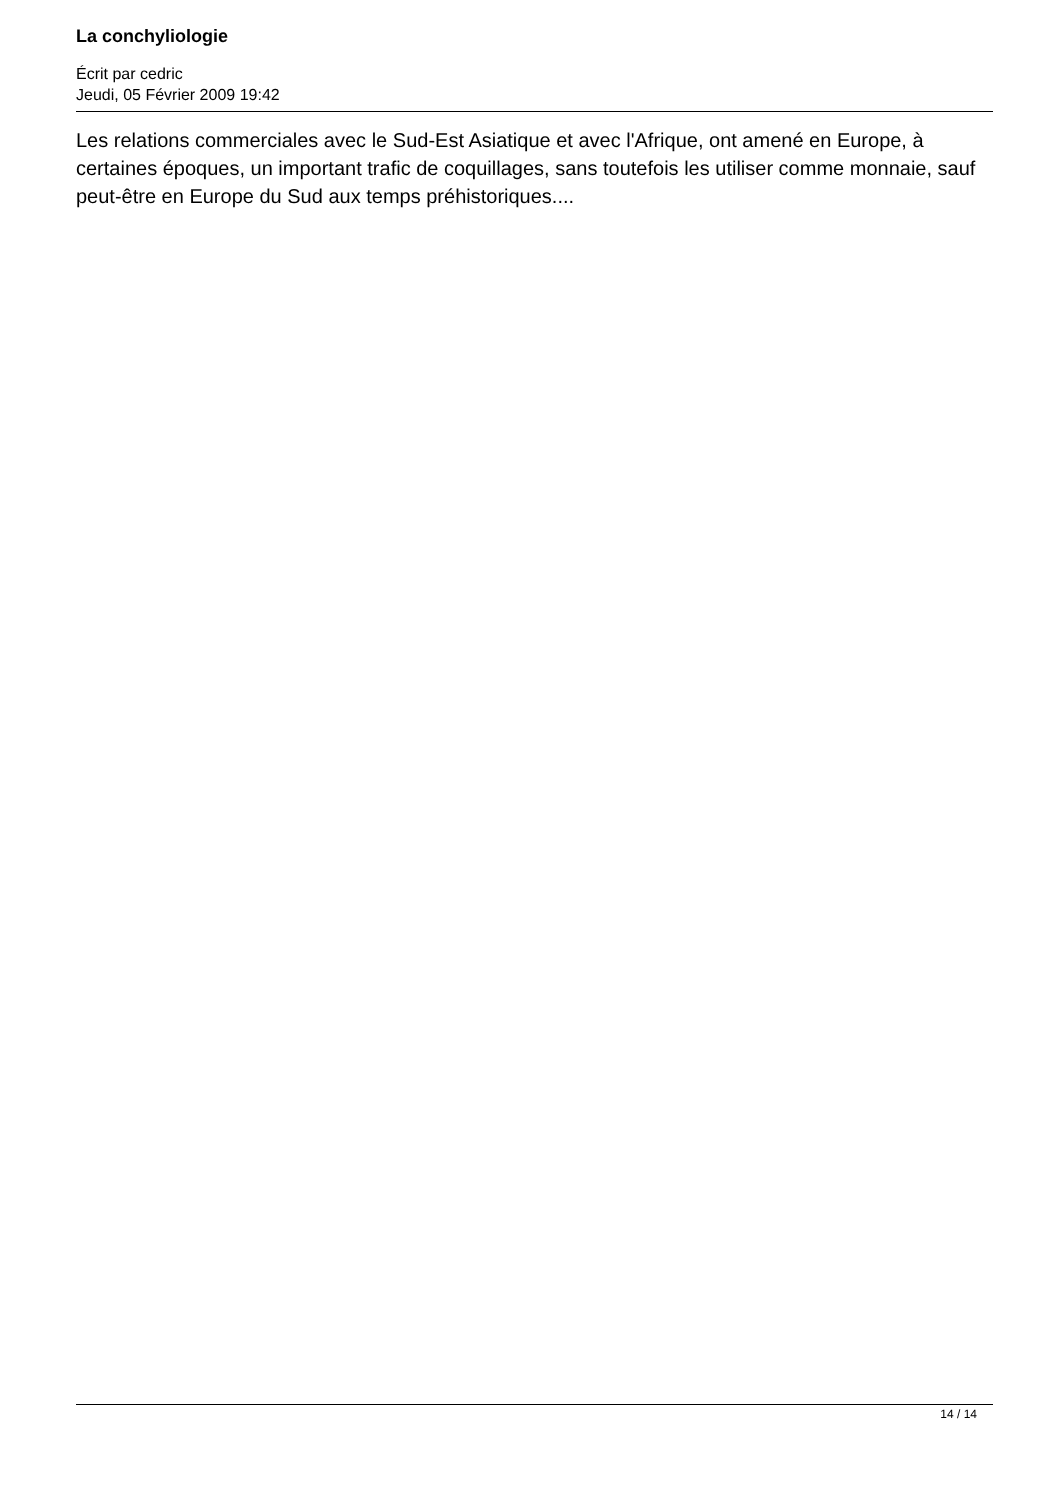La conchyliologie
Écrit par cedric
Jeudi, 05 Février 2009 19:42
Les relations commerciales avec le Sud-Est Asiatique et avec l'Afrique, ont amené en Europe, à certaines époques, un important trafic de coquillages, sans toutefois les utiliser comme monnaie, sauf peut-être en Europe du Sud aux temps préhistoriques....
14 / 14